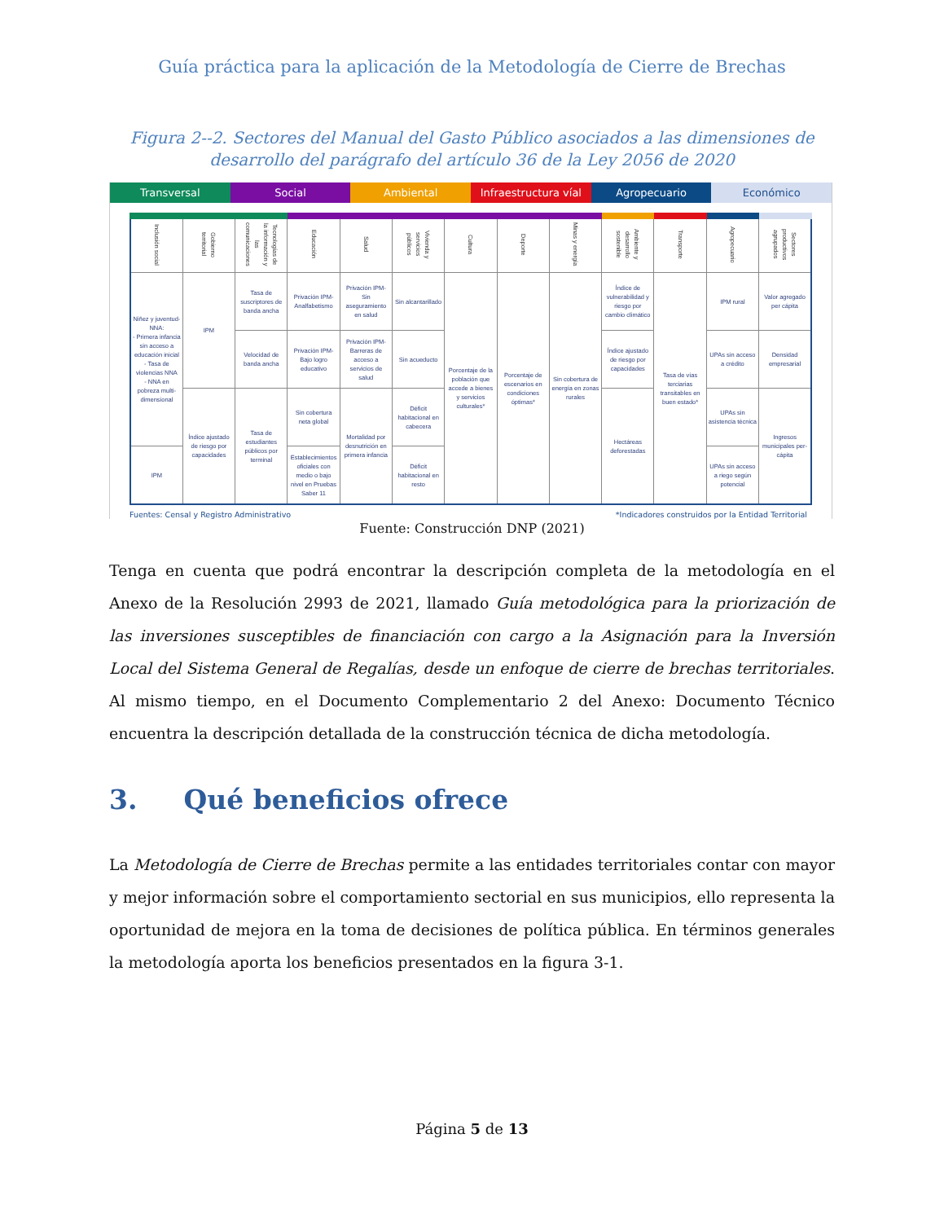Guía práctica para la aplicación de la Metodología de Cierre de Brechas
Figura 2--2. Sectores del Manual del Gasto Público asociados a las dimensiones de desarrollo del parágrafo del artículo 36 de la Ley 2056 de 2020
Transversal Social Ambiental Infraestructura víal Agropecuario Económico
| Inclusión social | Gobierno territorial | Tecnologías de la información y las comunicaciones | Educación | Salud | Vivienda y servicios públicos | Cultura | Deporte | Minas y energía | Ambiente y desarrollo sostenible | Transporte | Agropecuario | Sectores productivos agrupados |
| --- | --- | --- | --- | --- | --- | --- | --- | --- | --- | --- | --- | --- |
| Niñez y juventud-NNA: - Primera infancia sin acceso a educación inicial - Tasa de violencias NNA - NNA en pobreza multi-dimensional | IPM | Tasa de suscriptores de banda ancha | Privación IPM-Analfabetismo | Privación IPM-Sin aseguramiento en salud | Sin alcantarillado | Porcentaje de la población que accede a bienes y servicios culturales* | Porcentaje de escenarios en condiciones óptimas* | Sin cobertura de energía en zonas rurales | Índice de vulnerabilidad y riesgo por cambio climático | Tasa de vías terciarias transitables en buen estado* | IPM rural | Valor agregado per cápita |
| | | Velocidad de banda ancha | Privación IPM-Bajo logro educativo | Privación IPM-Barreras de acceso a servicios de salud | Sin acueducto | | | | Índice ajustado de riesgo por capacidades | | UPAs sin acceso a crédito | Densidad empresarial |
| | Índice ajustado de riesgo por capacidades | Tasa de estudiantes públicos por terminal | Sin cobertura neta global | Mortalidad por desnutrición en primera infancia | Déficit habitacional en cabecera | | | | Hectáreas deforestadas | | UPAs sin asistencia técnica | Ingresos municipales per-cápita |
| IPM | | | Establecimientos oficiales con medio o bajo nivel en Pruebas Saber 11 | | Déficit habitacional en resto | | | | | | UPAs sin acceso a riego según potencial | |
Fuentes: Censal y Registro Administrativo *Indicadores construidos por la Entidad Territorial
Fuente: Construcción DNP (2021)
Tenga en cuenta que podrá encontrar la descripción completa de la metodología en el Anexo de la Resolución 2993 de 2021, llamado Guía metodológica para la priorización de las inversiones susceptibles de financiación con cargo a la Asignación para la Inversión Local del Sistema General de Regalías, desde un enfoque de cierre de brechas territoriales. Al mismo tiempo, en el Documento Complementario 2 del Anexo: Documento Técnico encuentra la descripción detallada de la construcción técnica de dicha metodología.
3. Qué beneficios ofrece
La Metodología de Cierre de Brechas permite a las entidades territoriales contar con mayor y mejor información sobre el comportamiento sectorial en sus municipios, ello representa la oportunidad de mejora en la toma de decisiones de política pública. En términos generales la metodología aporta los beneficios presentados en la figura 3-1.
Página 5 de 13